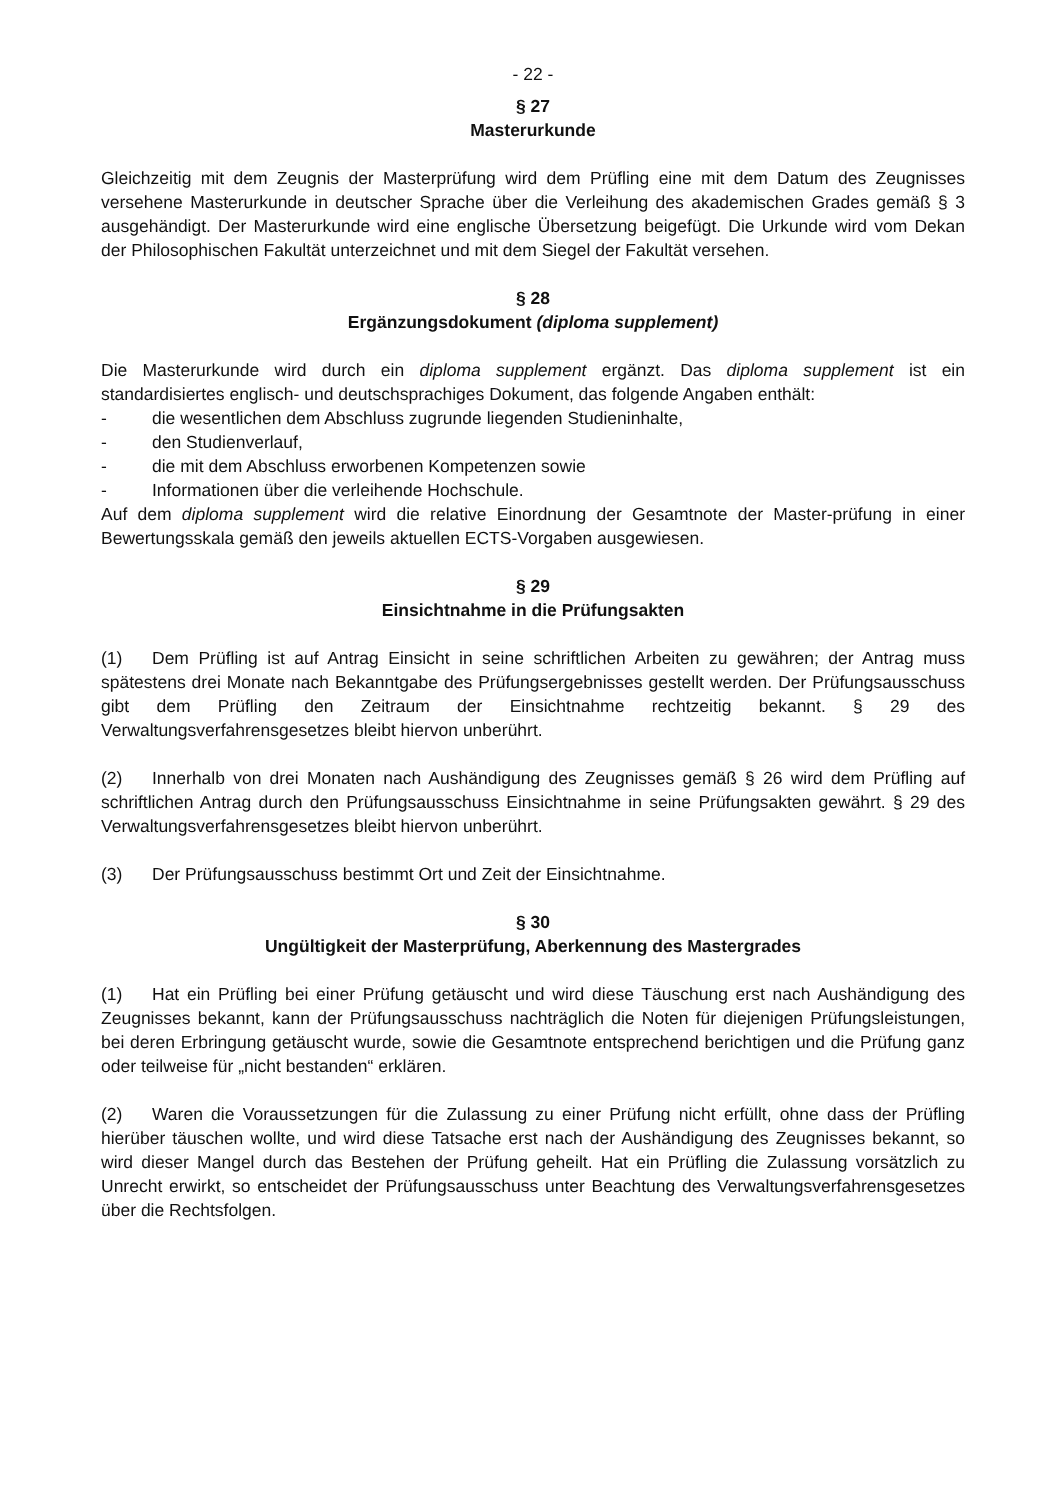- 22 -
§ 27
Masterurkunde
Gleichzeitig mit dem Zeugnis der Masterprüfung wird dem Prüfling eine mit dem Datum des Zeugnisses versehene Masterurkunde in deutscher Sprache über die Verleihung des akademischen Grades gemäß § 3 ausgehändigt. Der Masterurkunde wird eine englische Übersetzung beigefügt. Die Urkunde wird vom Dekan der Philosophischen Fakultät unterzeichnet und mit dem Siegel der Fakultät versehen.
§ 28
Ergänzungsdokument (diploma supplement)
Die Masterurkunde wird durch ein diploma supplement ergänzt. Das diploma supplement ist ein standardisiertes englisch- und deutschsprachiges Dokument, das folgende Angaben enthält:
- die wesentlichen dem Abschluss zugrunde liegenden Studieninhalte,
- den Studienverlauf,
- die mit dem Abschluss erworbenen Kompetenzen sowie
- Informationen über die verleihende Hochschule.
Auf dem diploma supplement wird die relative Einordnung der Gesamtnote der Master-prüfung in einer Bewertungsskala gemäß den jeweils aktuellen ECTS-Vorgaben ausgewiesen.
§ 29
Einsichtnahme in die Prüfungsakten
(1) Dem Prüfling ist auf Antrag Einsicht in seine schriftlichen Arbeiten zu gewähren; der Antrag muss spätestens drei Monate nach Bekanntgabe des Prüfungsergebnisses gestellt werden. Der Prüfungsausschuss gibt dem Prüfling den Zeitraum der Einsichtnahme rechtzeitig bekannt. § 29 des Verwaltungsverfahrensgesetzes bleibt hiervon unberührt.
(2) Innerhalb von drei Monaten nach Aushändigung des Zeugnisses gemäß § 26 wird dem Prüfling auf schriftlichen Antrag durch den Prüfungsausschuss Einsichtnahme in seine Prüfungsakten gewährt. § 29 des Verwaltungsverfahrensgesetzes bleibt hiervon unberührt.
(3) Der Prüfungsausschuss bestimmt Ort und Zeit der Einsichtnahme.
§ 30
Ungültigkeit der Masterprüfung, Aberkennung des Mastergrades
(1) Hat ein Prüfling bei einer Prüfung getäuscht und wird diese Täuschung erst nach Aushändigung des Zeugnisses bekannt, kann der Prüfungsausschuss nachträglich die Noten für diejenigen Prüfungsleistungen, bei deren Erbringung getäuscht wurde, sowie die Gesamtnote entsprechend berichtigen und die Prüfung ganz oder teilweise für „nicht bestanden“ erklären.
(2) Waren die Voraussetzungen für die Zulassung zu einer Prüfung nicht erfüllt, ohne dass der Prüfling hierüber täuschen wollte, und wird diese Tatsache erst nach der Aushändigung des Zeugnisses bekannt, so wird dieser Mangel durch das Bestehen der Prüfung geheilt. Hat ein Prüfling die Zulassung vorsätzlich zu Unrecht erwirkt, so entscheidet der Prüfungsausschuss unter Beachtung des Verwaltungsverfahrensgesetzes über die Rechtsfolgen.